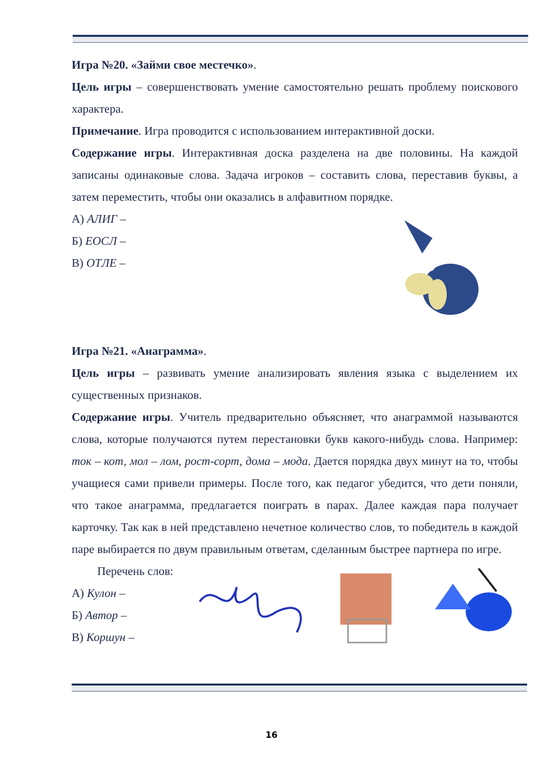Игра №20. «Займи свое местечко».
Цель игры – совершенствовать умение самостоятельно решать проблему поискового характера.
Примечание. Игра проводится с использованием интерактивной доски.
Содержание игры. Интерактивная доска разделена на две половины. На каждой записаны одинаковые слова. Задача игроков – составить слова, переставив буквы, а затем переместить, чтобы они оказались в алфавитном порядке.
А) АЛИГ –
Б) ЕОСЛ –
В) ОТЛЕ –
Игра №21. «Анаграмма».
Цель игры – развивать умение анализировать явления языка с выделением их существенных признаков.
Содержание игры. Учитель предварительно объясняет, что анаграммой называются слова, которые получаются путем перестановки букв какого-нибудь слова. Например: ток – кот, мол – лом, рост-сорт, дома – мода. Дается порядка двух минут на то, чтобы учащиеся сами привели примеры. После того, как педагог убедится, что дети поняли, что такое анаграмма, предлагается поиграть в парах. Далее каждая пара получает карточку. Так как в ней представлено нечетное количество слов, то победитель в каждой паре выбирается по двум правильным ответам, сделанным быстрее партнера по игре.
Перечень слов:
А) Кулон –
Б) Автор –
В) Коршун –
16